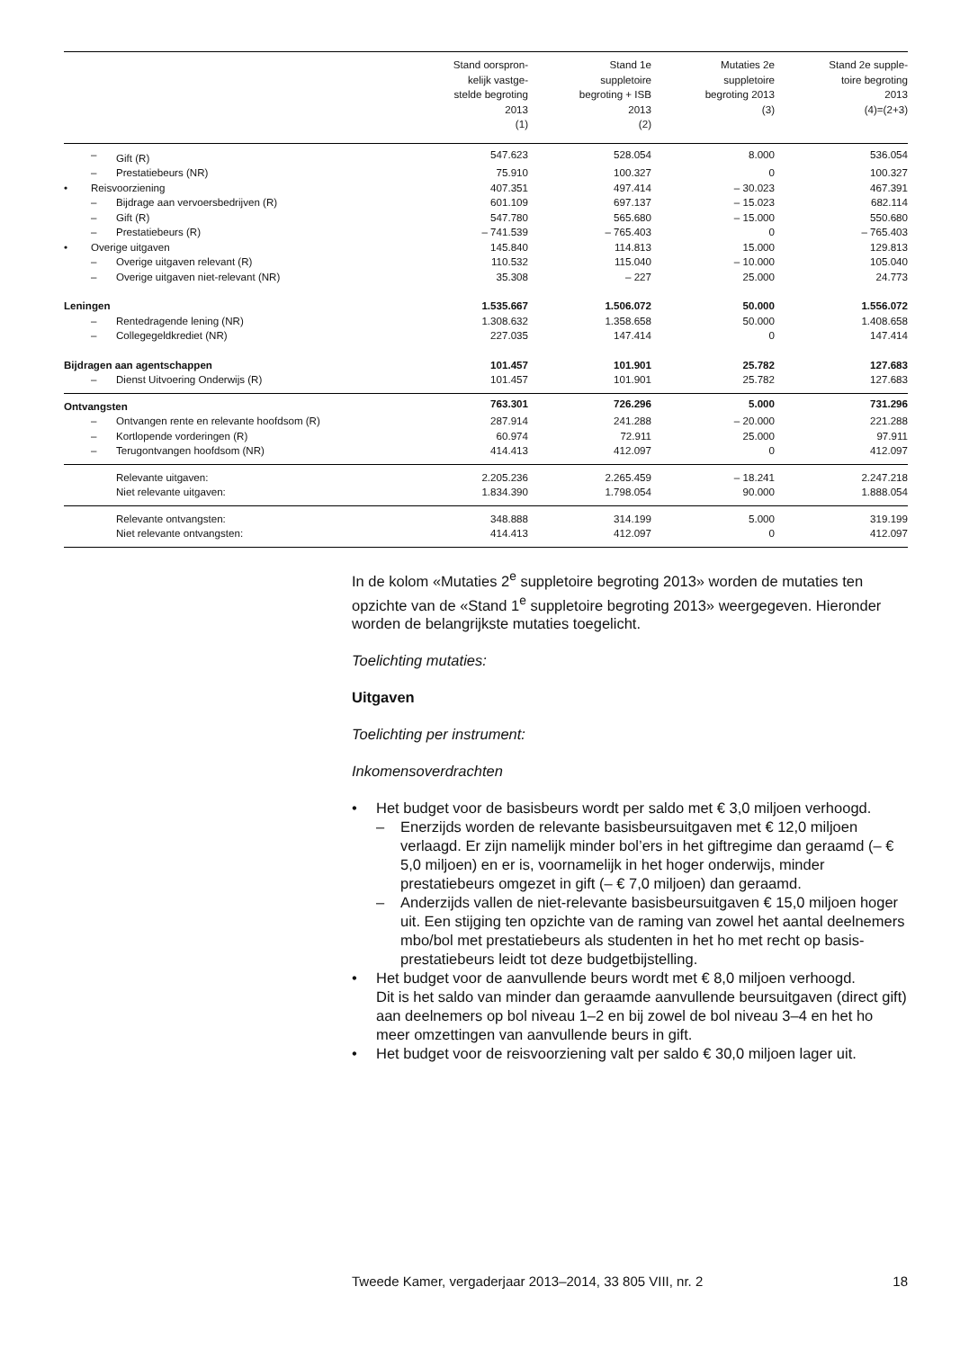| | | | Stand oorspron- kelijk vastge- stelde begroting 2013 (1) | Stand 1e suppletoire begroting + ISB 2013 (2) | Mutaties 2e suppletoire begroting 2013 (3) | Stand 2e supple- toire begroting 2013 (4)=(2+3) |
| --- | --- | --- | --- | --- | --- | --- |
| | – | Gift (R) | 547.623 | 528.054 | 8.000 | 536.054 |
| | – | Prestatiebeurs (NR) | 75.910 | 100.327 | 0 | 100.327 |
| • | Reisvoorziening | | 407.351 | 497.414 | – 30.023 | 467.391 |
| | – | Bijdrage aan vervoersbedrijven (R) | 601.109 | 697.137 | – 15.023 | 682.114 |
| | – | Gift (R) | 547.780 | 565.680 | – 15.000 | 550.680 |
| | – | Prestatiebeurs (R) | – 741.539 | – 765.403 | 0 | – 765.403 |
| • | Overige uitgaven | | 145.840 | 114.813 | 15.000 | 129.813 |
| | – | Overige uitgaven relevant (R) | 110.532 | 115.040 | – 10.000 | 105.040 |
| | – | Overige uitgaven niet-relevant (NR) | 35.308 | – 227 | 25.000 | 24.773 |
| Leningen | | | 1.535.667 | 1.506.072 | 50.000 | 1.556.072 |
| | – | Rentedragende lening (NR) | 1.308.632 | 1.358.658 | 50.000 | 1.408.658 |
| | – | Collegegeldkrediet (NR) | 227.035 | 147.414 | 0 | 147.414 |
| Bijdragen aan agentschappen | | | 101.457 | 101.901 | 25.782 | 127.683 |
| | – | Dienst Uitvoering Onderwijs (R) | 101.457 | 101.901 | 25.782 | 127.683 |
| Ontvangsten | | | 763.301 | 726.296 | 5.000 | 731.296 |
| | – | Ontvangen rente en relevante hoofdsom (R) | 287.914 | 241.288 | – 20.000 | 221.288 |
| | – | Kortlopende vorderingen (R) | 60.974 | 72.911 | 25.000 | 97.911 |
| | – | Terugontvangen hoofdsom (NR) | 414.413 | 412.097 | 0 | 412.097 |
| | | Relevante uitgaven: | 2.205.236 | 2.265.459 | – 18.241 | 2.247.218 |
| | | Niet relevante uitgaven: | 1.834.390 | 1.798.054 | 90.000 | 1.888.054 |
| | | Relevante ontvangsten: | 348.888 | 314.199 | 5.000 | 319.199 |
| | | Niet relevante ontvangsten: | 414.413 | 412.097 | 0 | 412.097 |
In de kolom «Mutaties 2<sup>e</sup> suppletoire begroting 2013» worden de mutaties ten opzichte van de «Stand 1<sup>e</sup> suppletoire begroting 2013» weergegeven. Hieronder worden de belangrijkste mutaties toegelicht.
Toelichting mutaties:
Uitgaven
Toelichting per instrument:
Inkomensoverdrachten
• Het budget voor de basisbeurs wordt per saldo met € 3,0 miljoen verhoogd.
– Enerzijds worden de relevante basisbeursuitgaven met € 12,0 miljoen verlaagd. Er zijn namelijk minder bol’ers in het giftregime dan geraamd (– € 5,0 miljoen) en er is, voornamelijk in het hoger onderwijs, minder prestatiebeurs omgezet in gift (– € 7,0 miljoen) dan geraamd.
– Anderzijds vallen de niet-relevante basisbeursuitgaven € 15,0 miljoen hoger uit. Een stijging ten opzichte van de raming van zowel het aantal deelnemers mbo/bol met prestatiebeurs als studenten in het ho met recht op basis-prestatiebeurs leidt tot deze budgetbijstelling.
• Het budget voor de aanvullende beurs wordt met € 8,0 miljoen verhoogd.
Dit is het saldo van minder dan geraamde aanvullende beursuitgaven (direct gift) aan deelnemers op bol niveau 1–2 en bij zowel de bol niveau 3–4 en het ho meer omzettingen van aanvullende beurs in gift.
• Het budget voor de reisvoorziening valt per saldo € 30,0 miljoen lager uit.
Tweede Kamer, vergaderjaar 2013–2014, 33 805 VIII, nr. 2 18